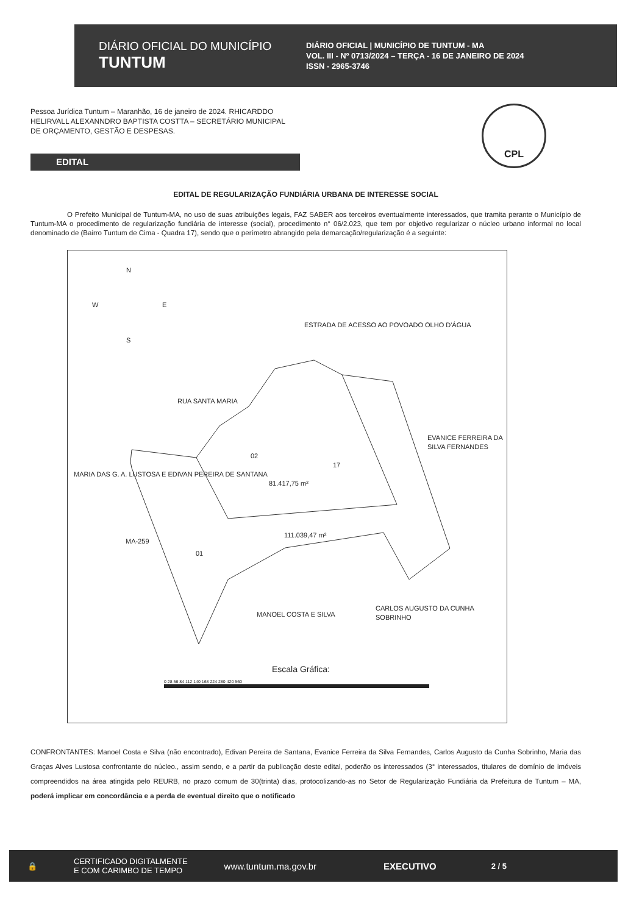DIÁRIO OFICIAL DO MUNICÍPIO
TUNTUM
DIÁRIO OFICIAL | MUNICÍPIO DE TUNTUM - MA
VOL. III - Nº 0713/2024 – TERÇA - 16 DE JANEIRO DE 2024
ISSN - 2965-3746
Pessoa Jurídica Tuntum – Maranhão, 16 de janeiro de 2024. RHICARDDO HELIRVALL ALEXANNDRO BAPTISTA COSTTA – SECRETÁRIO MUNICIPAL DE ORÇAMENTO, GESTÃO E DESPESAS.
CPL
EDITAL
EDITAL DE REGULARIZAÇÃO FUNDIÁRIA URBANA DE INTERESSE SOCIAL
O Prefeito Municipal de Tuntum-MA, no uso de suas atribuições legais, FAZ SABER aos terceiros eventualmente interessados, que tramita perante o Município de Tuntum-MA o procedimento de regularização fundiária de interesse (social), procedimento n° 06/2.023, que tem por objetivo regularizar o núcleo urbano informal no local denominado de (Bairro Tuntum de Cima - Quadra 17), sendo que o perímetro abrangido pela demarcação/regularização é a seguinte:
N
W E
S
ESTRADA DE ACESSO AO POVOADO OLHO D'ÁGUA
RUA SANTA MARIA
MARIA DAS G. A. LUSTOSA E EDIVAN PEREIRA DE SANTANA
EVANICE FERREIRA DA SILVA FERNANDES
02
81.417,75 m²
17
111.039,47 m²
MA-259
01
MANOEL COSTA E SILVA
CARLOS AUGUSTO DA CUNHA SOBRINHO
Escala Gráfica:
0 28 56 84 112 140 168 224 280 420 560
CONFRONTANTES: Manoel Costa e Silva (não encontrado), Edivan Pereira de Santana, Evanice Ferreira da Silva Fernandes, Carlos Augusto da Cunha Sobrinho, Maria das Graças Alves Lustosa confrontante do núcleo., assim sendo, e a partir da publicação deste edital, poderão os interessados (3° interessados, titulares de domínio de imóveis compreendidos na área atingida pelo REURB, no prazo comum de 30(trinta) dias, protocolizando-as no Setor de Regularização Fundiária da Prefeitura de Tuntum – MA, poderá implicar em concordância e a perda de eventual direito que o notificado
🔒
CERTIFICADO DIGITALMENTE
E COM CARIMBO DE TEMPO
www.tuntum.ma.gov.br EXECUTIVO
2 / 5